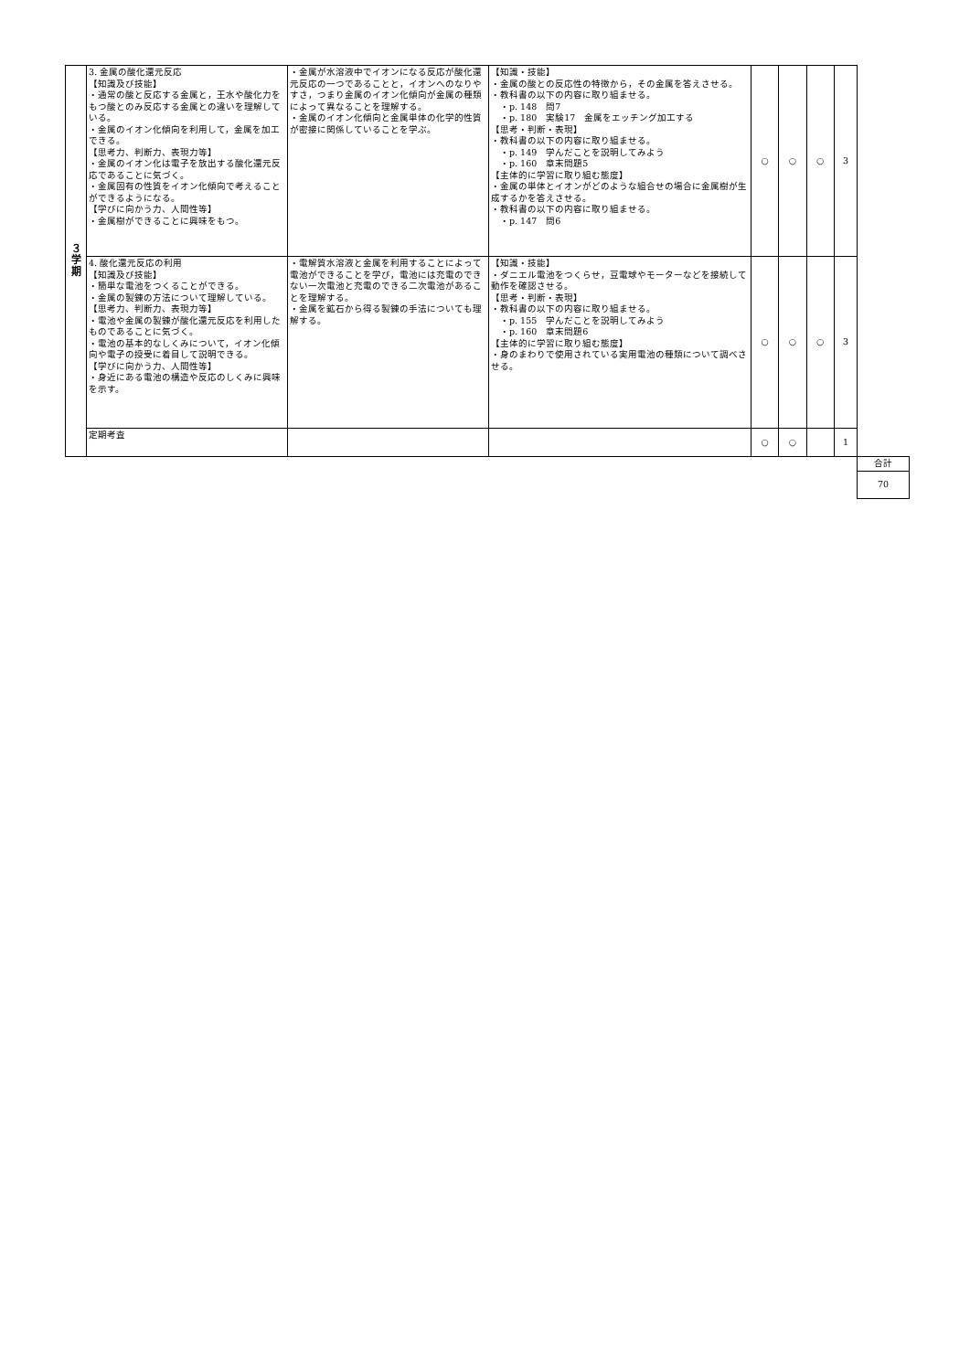| ３ 学 期 | 3. 金属の酸化還元反応 【知識及び技能】 ・通常の酸と反応する金属と，王水や酸化力をもつ酸とのみ反応する金属との違いを理解している。 ・金属のイオン化傾向を利用して，金属を加工できる。 【思考力、判断力、表現力等】 ・金属のイオン化は電子を放出する酸化還元反応であることに気づく。 ・金属固有の性質をイオン化傾向で考えることができるようになる。 【学びに向かう力、人間性等】 ・金属樹ができることに興味をもつ。 | ・金属が水溶液中でイオンになる反応が酸化還元反応の一つであることと，イオンへのなりやすさ，つまり金属のイオン化傾向が金属の種類によって異なることを理解する。 ・金属のイオン化傾向と金属単体の化学的性質が密接に関係していることを学ぶ。 | 【知識・技能】 ・金属の酸との反応性の特徴から，その金属を答えさせる。 ・教科書の以下の内容に取り組ませる。 ・p. 148 問7 ・p. 180 実験17 金属をエッチング加工する 【思考・判断・表現】 ・教科書の以下の内容に取り組ませる。 ・p. 149 学んだことを説明してみよう ・p. 160 章末問題5 【主体的に学習に取り組む態度】 ・金属の単体とイオンがどのような組合せの場合に金属樹が生成するかを答えさせる。 ・教科書の以下の内容に取り組ませる。 ・p. 147 問6 | ○ | ○ | ○ | 3 | |
| | 4. 酸化還元反応の利用 【知識及び技能】 ・簡単な電池をつくることができる。 ・金属の製錬の方法について理解している。 【思考力、判断力、表現力等】 ・電池や金属の製錬が酸化還元反応を利用したものであることに気づく。 ・電池の基本的なしくみについて，イオン化傾向や電子の授受に着目して説明できる。 【学びに向かう力、人間性等】 ・身近にある電池の構造や反応のしくみに興味を示す。 | ・電解質水溶液と金属を利用することによって電池ができることを学び，電池には充電のできない一次電池と充電のできる二次電池があることを理解する。 ・金属を鉱石から得る製錬の手法についても理解する。 | 【知識・技能】 ・ダニエル電池をつくらせ，豆電球やモーターなどを接続して動作を確認させる。 【思考・判断・表現】 ・教科書の以下の内容に取り組ませる。 ・p. 155 学んだことを説明してみよう ・p. 160 章末問題6 【主体的に学習に取り組む態度】 ・身のまわりで使用されている実用電池の種類について調べさせる。 | ○ | ○ | ○ | 3 | |
| | 定期考査 | | | ○ | ○ | | 1 | |
| | | | | | | | | 合計 |
| | | | | | | | | 70 |